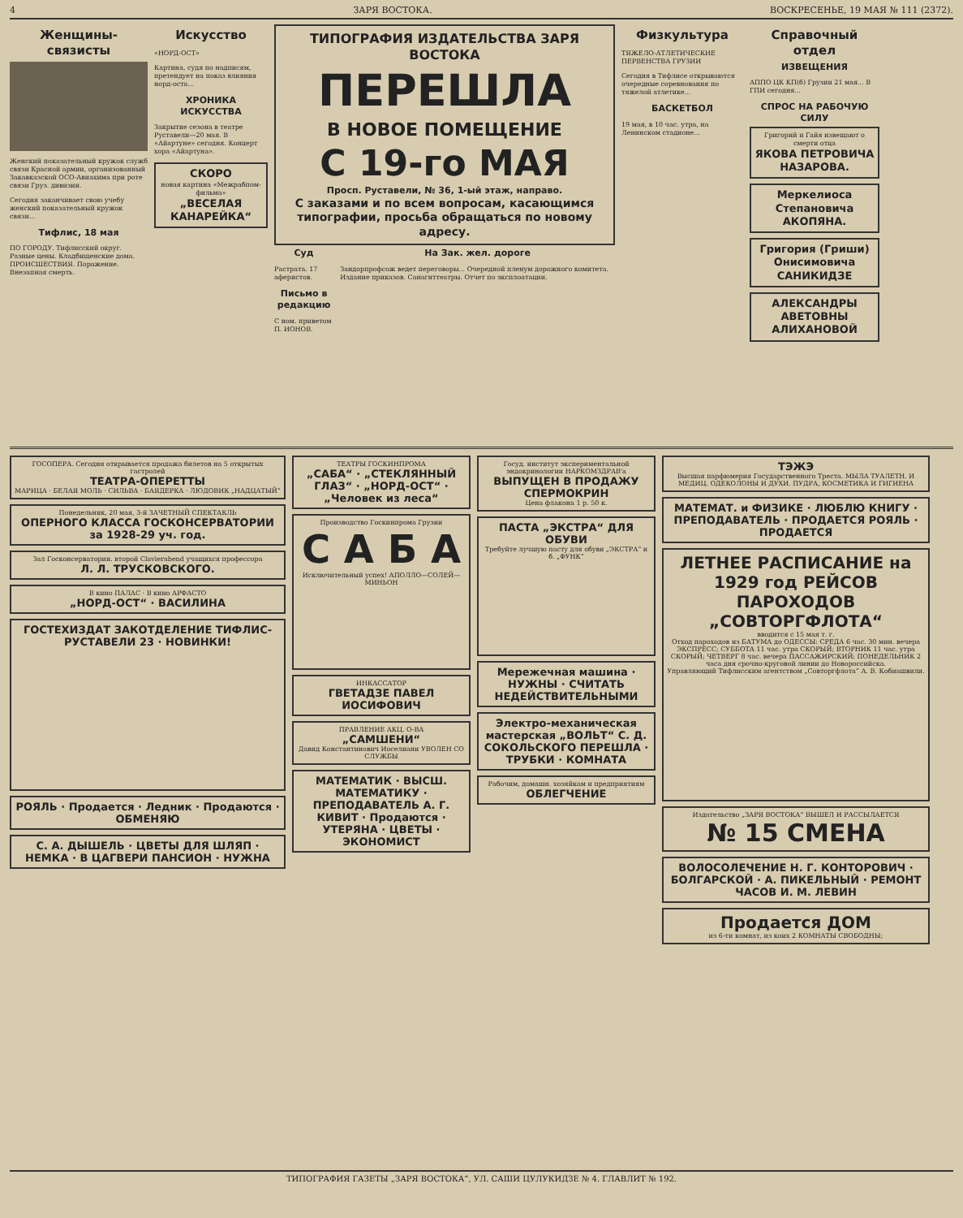4 ЗАРЯ ВОСТОКА. ВОСКРЕСЕНЬЕ, 19 МАЯ № 111 (2372).
Женщины-связисты
Женский показательный кружок служб связи Красной армии, организованный Закавказской ОСО-Авиахима при роте связи Груз. дивизии.
Сегодня заканчивает свою учебу женский показательный кружок связи...
Тифлис, 18 мая
ПО ГОРОДУ. Тифлисский округ. Разные цены. Кладбищенские дома. ПРОИСШЕСТВИЯ. Поражение. Внезапная смерть.
Искусство
«НОРД-ОСТ»
Картина, судя по надписям, претендует на показ влияния норд-оста...
ХРОНИКА ИСКУССТВА
Закрытие сезона в театре Руставели—20 мая. В «Айартуне» сегодня. Концерт хора «Айартуна».
СКОРО
новая картина «Межрабпом-фильма»
„ВЕСЕЛАЯ КАНАРЕЙКА“
ТИПОГРАФИЯ ИЗДАТЕЛЬСТВА ЗАРЯ ВОСТОКА
ПЕРЕШЛА
В НОВОЕ ПОМЕЩЕНИЕ
С 19-го МАЯ
Просп. Руставели, № 36, 1-ый этаж, направо.
С заказами и по всем вопросам, касающимся типографии, просьба обращаться по новому адресу.
Суд
Растрата. 17 аферистов.
Письмо в редакцию
С ном. приветом П. ИОНОВ.
На Зак. жел. дороге
Зандорпрофсож ведет переговоры... Очередной пленум дорожного комитета. Издание приказов. Санагиттеатры. Отчет по эксплоатации.
Физкультура
ТЯЖЕЛО-АТЛЕТИЧЕСКИЕ ПЕРВЕНСТВА ГРУЗИИ
Сегодня в Тифлисе открываются очередные соревнования по тяжелой атлетике...
БАСКЕТБОЛ
19 мая, в 10 час. утра, на Ленинском стадионе...
Справочный отдел
ИЗВЕЩЕНИЯ
АППО ЦК КП(б) Грузии 21 мая... В ГПИ сегодня...
СПРОС НА РАБОЧУЮ СИЛУ
Григорий и Гайя извещают о смерти отца
ЯКОВА ПЕТРОВИЧА НАЗАРОВА.
Меркелиоса Степановича АКОПЯНА.
Григория (Гриши) Онисимовича САНИКИДЗЕ
АЛЕКСАНДРЫ АВЕТОВНЫ АЛИХАНОВОЙ
ГОСОПЕРА. Сегодня открывается продажа билетов на 5 открытых гастролей
ТЕАТРА-ОПЕРЕТТЫ
МАРИЦА · БЕЛАЯ МОЛЬ · СИЛЬВА · БАЯДЕРКА · ЛЮДОВИК „НАДЦАТЫЙ“
Понедельник, 20 мая, 3-й ЗАЧЕТНЫЙ СПЕКТАКЛЬ
ОПЕРНОГО КЛАССА ГОСКОНСЕРВАТОРИИ за 1928-29 уч. год.
Зал Госконсерватории. второй Clavierabend учащихся профессора
Л. Л. ТРУСКОВСКОГО.
В кино ПАЛАС · В кино АРФАСТО
„НОРД-ОСТ“ · ВАСИЛИНА
ГОСТЕХИЗДАТ ЗАКОТДЕЛЕНИЕ ТИФЛИС-РУСТАВЕЛИ 23 · НОВИНКИ!
РОЯЛЬ · Продается · Ледник · Продаются · ОБМЕНЯЮ
С. А. ДЫШЕЛЬ · ЦВЕТЫ ДЛЯ ШЛЯП · НЕМКА · В ЦАГВЕРИ ПАНСИОН · НУЖНА
ТЕАТРЫ ГОСКИНПРОМА
„САБА“ · „СТЕКЛЯННЫЙ ГЛАЗ“ · „НОРД-ОСТ“ · „Человек из леса“
Производство Госкинпрома Грузии
С А Б А
Исключительный успех! АПОЛЛО—СОЛЕЙ—МИНЬОН
ИНКАССАТОР
ГВЕТАДЗЕ ПАВЕЛ ИОСИФОВИЧ
ПРАВЛЕНИЕ АКЦ. О-ВА
„САМШЕНИ“Давид Константинович Иоселиани УВОЛЕН СО СЛУЖБЫ
МАТЕМАТИК · ВЫСШ. МАТЕМАТИКУ · ПРЕПОДАВАТЕЛЬ А. Г. КИВИТ · Продаются · УТЕРЯНА · ЦВЕТЫ · ЭКОНОМИСТ
Госуд. институт экспериментальной эндокринологии НАРКОМЗДРАВ'а
ВЫПУЩЕН В ПРОДАЖУ СПЕРМОКРИН
Цена флакона 1 р. 50 к.
ПАСТА „ЭКСТРА“ ДЛЯ ОБУВИ
Требуйте лучшую пасту для обуви „ЭКСТРА“ и б. „ФУНК“
Мережечная машина · НУЖНЫ · СЧИТАТЬ НЕДЕЙСТВИТЕЛЬНЫМИ
Электро-механическая мастерская „ВОЛЬТ“ С. Д. СОКОЛЬСКОГО ПЕРЕШЛА · ТРУБКИ · КОМНАТА
Рабочим, домашн. хозяйкам и предприятиям
ОБЛЕГЧЕНИЕ
ТЭЖЭ
Высшая парфюмерия Государственного Треста. МЫЛА ТУАЛЕТН. И МЕДИЦ. ОДЕКОЛОНЫ И ДУХИ. ПУДРА, КОСМЕТИКА И ГИГИЕНА
МАТЕМАТ. и ФИЗИКЕ · ЛЮБЛЮ КНИГУ · ПРЕПОДАВАТЕЛЬ · ПРОДАЕТСЯ РОЯЛЬ · ПРОДАЕТСЯ
ЛЕТНЕЕ РАСПИСАНИЕ на 1929 год РЕЙСОВ ПАРОХОДОВ „СОВТОРГФЛОТА“вводится с 15 мая т. г.
Отход пароходов из БАТУМА до ОДЕССЫ: СРЕДА 6 час. 30 мин. вечера ЭКСПРЕСС; СУББОТА 11 час. утра СКОРЫЙ; ВТОРНИК 11 час. утра СКОРЫЙ; ЧЕТВЕРГ 8 час. вечера ПАССАЖИРСКИЙ; ПОНЕДЕЛЬНИК 2 часа дня срочно-круговой линии до Новороссийска.
Управляющий Тифлисским агентством „Совторгфлота“ А. В. Кобиашвили.
Издательство „ЗАРЯ ВОСТОКА“ ВЫШЕЛ И РАССЫЛАЕТСЯ
№ 15 СМЕНА
ВОЛОСОЛЕЧЕНИЕ Н. Г. КОНТОРОВИЧ · БОЛГАРСКОЙ · А. ПИКЕЛЬНЫЙ · РЕМОНТ ЧАСОВ И. М. ЛЕВИН
Продается ДОМ
из 6-ти комнат, из коих 2 КОМНАТЫ СВОБОДНЫ;
ТИПОГРАФИЯ ГАЗЕТЫ „ЗАРЯ ВОСТОКА“, УЛ. САШИ ЦУЛУКИДЗЕ № 4. ГЛАВЛИТ № 192.